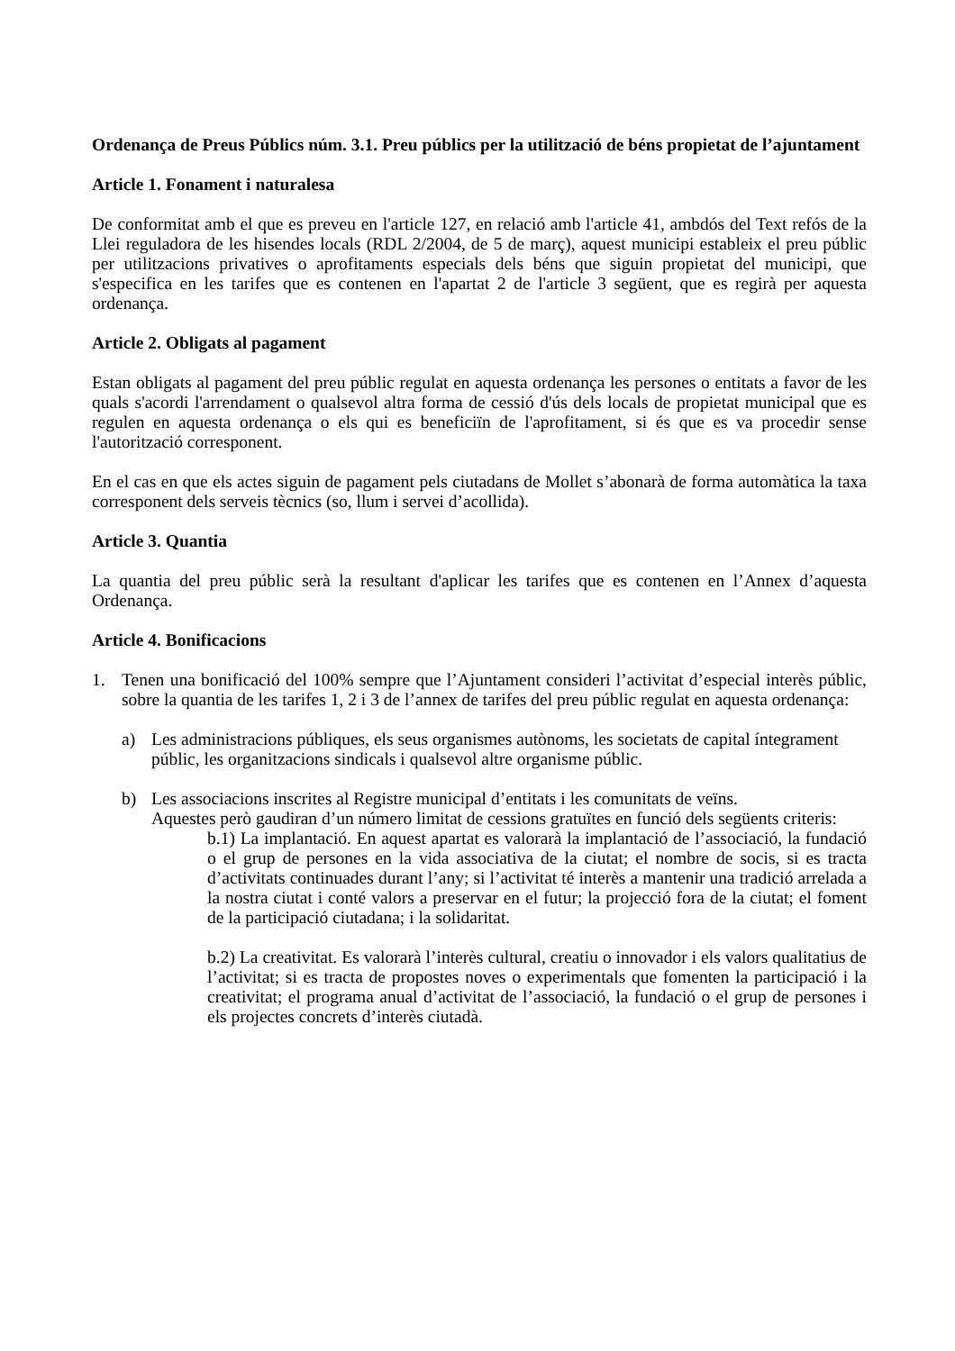Ordenança de Preus Públics núm. 3.1. Preu públics per la utilització de béns propietat de l’ajuntament
Article 1. Fonament i naturalesa
De conformitat amb el que es preveu en l'article 127, en relació amb l'article 41, ambdós del Text refós de la Llei reguladora de les hisendes locals (RDL 2/2004, de 5 de març), aquest municipi estableix el preu públic per utilitzacions privatives o aprofitaments especials dels béns que siguin propietat del municipi, que s'especifica en les tarifes que es contenen en l'apartat 2 de l'article 3 següent, que es regirà per aquesta ordenança.
Article 2. Obligats al pagament
Estan obligats al pagament del preu públic regulat en aquesta ordenança les persones o entitats a favor de les quals s'acordi l'arrendament o qualsevol altra forma de cessió d'ús dels locals de propietat municipal que es regulen en aquesta ordenança o els qui es beneficiïn de l'aprofitament, si és que es va procedir sense l'autorització corresponent.
En el cas en que els actes siguin de pagament pels ciutadans de Mollet s’abonarà de forma automàtica la taxa corresponent dels serveis tècnics (so, llum i servei d’acollida).
Article 3. Quantia
La quantia del preu públic serà la resultant d'aplicar les tarifes que es contenen en l’Annex d’aquesta Ordenança.
Article 4. Bonificacions
1. Tenen una bonificació del 100% sempre que l’Ajuntament consideri l’activitat d’especial interès públic, sobre la quantia de les tarifes 1, 2 i 3 de l’annex de tarifes del preu públic regulat en aquesta ordenança:
a) Les administracions públiques, els seus organismes autònoms, les societats de capital íntegrament públic, les organitzacions sindicals i qualsevol altre organisme públic.
b) Les associacions inscrites al Registre municipal d’entitats i les comunitats de veïns.
Aquestes però gaudiran d’un número limitat de cessions gratuïtes en funció dels següents criteris:
b.1) La implantació. En aquest apartat es valorarà la implantació de l’associació, la fundació o el grup de persones en la vida associativa de la ciutat; el nombre de socis, si es tracta d’activitats continuades durant l’any; si l’activitat té interès a mantenir una tradició arrelada a la nostra ciutat i conté valors a preservar en el futur; la projecció fora de la ciutat; el foment de la participació ciutadana; i la solidaritat.
b.2) La creativitat. Es valorarà l’interès cultural, creatiu o innovador i els valors qualitatius de l’activitat; si es tracta de propostes noves o experimentals que fomenten la participació i la creativitat; el programa anual d’activitat de l’associació, la fundació o el grup de persones i els projectes concrets d’interès ciutadà.